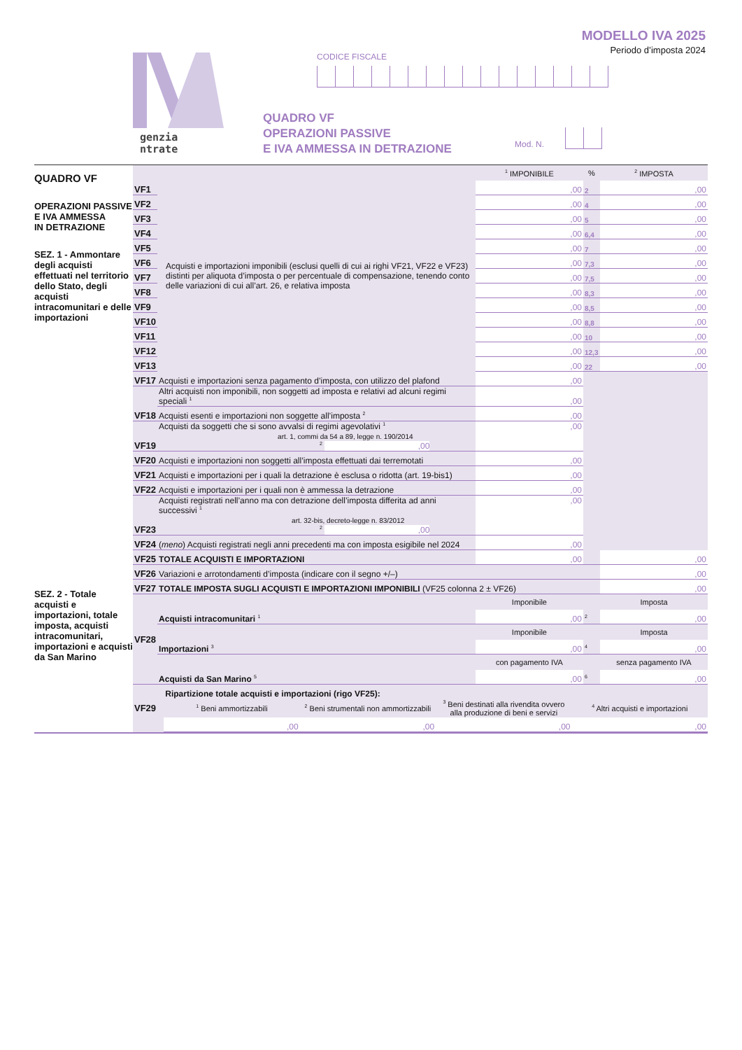genzia
ntrate
MODELLO IVA 2025
Periodo d’imposta 2024
CODICE FISCALE
QUADRO VF
OPERAZIONI PASSIVE
E IVA AMMESSA IN DETRAZIONE
Mod. N.
QUADRO VF
OPERAZIONI PASSIVE
E IVA AMMESSA
IN DETRAZIONE
SEZ. 1 - Ammontare degli acquisti effettuati nel territorio dello Stato, degli acquisti intracomunitari e delle importazioni
SEZ. 2 - Totale acquisti e importazioni, totale imposta, acquisti intracomunitari, importazioni e acquisti da San Marino
| | | <sup>1</sup> IMPONIBILE | % | <sup>2</sup> IMPOSTA |
| --- | --- | --- | --- | --- |
| VF1 | Acquisti e importazioni imponibili (esclusi quelli di cui ai righi VF21, VF22 e VF23) distinti per aliquota d’imposta o per percentuale di compensazione, tenendo conto delle variazioni di cui all’art. 26, e relativa imposta | ,00 | 2 | ,00 |
| VF2 | | ,00 | 4 | ,00 |
| VF3 | | ,00 | 5 | ,00 |
| VF4 | | ,00 | 6,4 | ,00 |
| VF5 | | ,00 | 7 | ,00 |
| VF6 | | ,00 | 7,3 | ,00 |
| VF7 | | ,00 | 7,5 | ,00 |
| VF8 | | ,00 | 8,3 | ,00 |
| VF9 | | ,00 | 8,5 | ,00 |
| VF10 | | ,00 | 8,8 | ,00 |
| VF11 | | ,00 | 10 | ,00 |
| VF12 | | ,00 | 12,3 | ,00 |
| VF13 | | ,00 | 22 | ,00 |
| VF17 | Acquisti e importazioni senza pagamento d’imposta, con utilizzo del plafond | ,00 | | |
| VF18 | Altri acquisti non imponibili, non soggetti ad imposta e relativi ad alcuni regimi speciali <sup>1</sup> | ,00 | | |
| | Acquisti esenti e importazioni non soggette all’imposta <sup>2</sup> | ,00 | | |
| VF19 | Acquisti da soggetti che si sono avvalsi di regimi agevolativi <sup>1</sup> art. 1, commi da 54 a 89, legge n. 190/2014 <sup>2</sup> ,00 | ,00 | | |
| VF20 | Acquisti e importazioni non soggetti all’imposta effettuati dai terremotati | ,00 | | |
| VF21 | Acquisti e importazioni per i quali la detrazione è esclusa o ridotta (art. 19-bis1) | ,00 | | |
| VF22 | Acquisti e importazioni per i quali non è ammessa la detrazione | ,00 | | |
| VF23 | Acquisti registrati nell’anno ma con detrazione dell’imposta differita ad anni successivi <sup>1</sup> art. 32-bis, decreto-legge n. 83/2012 <sup>2</sup> ,00 | ,00 | | |
| VF24 | ( meno ) Acquisti registrati negli anni precedenti ma con imposta esigibile nel 2024 | ,00 | | |
| VF25 | TOTALE ACQUISTI E IMPORTAZIONI | ,00 | | ,00 |
| VF26 | Variazioni e arrotondamenti d’imposta (indicare con il segno +/–) | | | ,00 |
| VF27 | TOTALE IMPOSTA SUGLI ACQUISTI E IMPORTAZIONI IMPONIBILI (VF25 colonna 2 ± VF26) | | | ,00 |
| VF28 | | Imponibile | | Imposta |
| | Acquisti intracomunitari <sup>1</sup> | ,00 | <sup>2</sup> | ,00 |
| | | Imponibile | | Imposta |
| | Importazioni <sup>3</sup> | ,00 | <sup>4</sup> | ,00 |
| | | con pagamento IVA | | senza pagamento IVA |
| | Acquisti da San Marino <sup>5</sup> | ,00 | <sup>6</sup> | ,00 |
| VF29 | Ripartizione totale acquisti e importazioni (rigo VF25): | | | |
| | <sup>1</sup> Beni ammortizzabili | <sup>2</sup> Beni strumentali non ammortizzabili | <sup>3</sup> Beni destinati alla rivendita ovvero alla produzione di beni e servizi | <sup>4</sup> Altri acquisti e importazioni |
| | ,00 | ,00 | ,00 | ,00 |